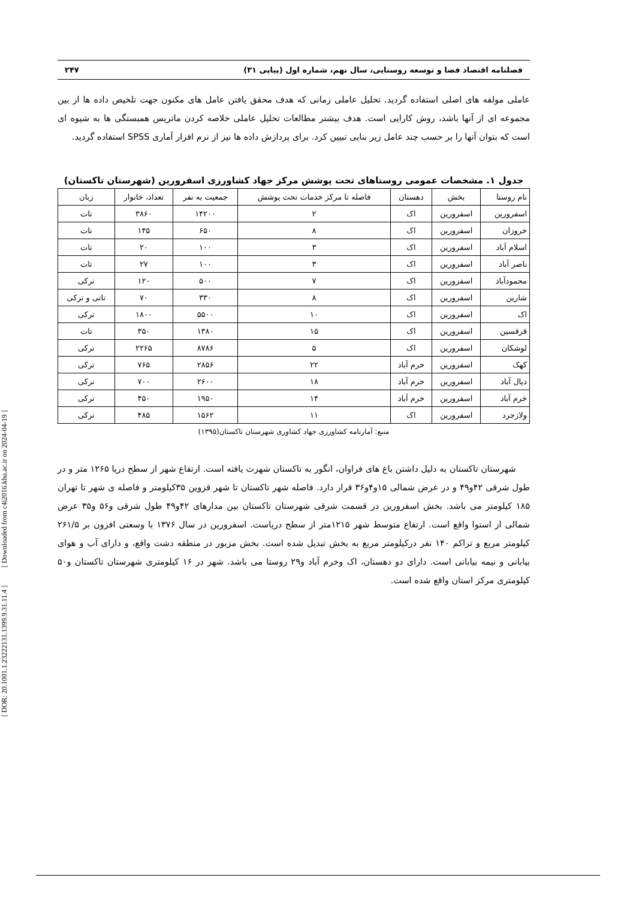[ DOR: 20.1001.1.23222131.1399.9.31.11.4 ] [ Downloaded from c4i2016.khu.ac.ir on 2024-04-19 ]
فصلنامه اقتصاد فضا و توسعه روستایی، سال نهم، شماره اول (پیاپی ۳۱) ۲۴۷
عاملی مولفه های اصلی استفاده گردید. تحلیل عاملی زمانی که هدف محقق یافتن عامل های مکنون جهت تلخیص داده ها از بین مجموعه ای از آنها باشد، روش کارایی است. هدف بیشتر مطالعات تحلیل عاملی خلاصه کردن ماتریس همبستگی ها به شیوه ای است که بتوان آنها را بر حسب چند عامل زیر بنایی تبیین کرد. برای پردازش داده ها نیز از نرم افزار آماری SPSS استفاده گردید.
جدول ۱. مشخصات عمومی روستاهای تحت پوشش مرکز جهاد کشاورزی اسفرورین (شهرستان تاکستان)
| نام روستا | بخش | دهستان | فاصله تا مرکز خدمات تحت پوشش | جمعیت به نفر | تعداد، خانوار | زبان |
| --- | --- | --- | --- | --- | --- | --- |
| اسفرورین | اسفرورین | اک | ۲ | ۱۴۲۰۰ | ۳۸۶۰ | تات |
| خروزان | اسفرورین | اک | ۸ | ۶۵۰ | ۱۴۵ | تات |
| اسلام آباد | اسفرورین | اک | ۳ | ۱۰۰ | ۲۰ | تات |
| ناصر آباد | اسفرورین | اک | ۳ | ۱۰۰ | ۲۷ | تات |
| محمودآباد | اسفرورین | اک | ۷ | ۵۰۰ | ۱۲۰ | ترکی |
| شارین | اسفرورین | اک | ۸ | ۳۳۰ | ۷۰ | تاتی و ترکی |
| اک | اسفرورین | اک | ۱۰ | ۵۵۰۰ | ۱۸۰۰ | ترکی |
| قرقسین | اسفرورین | اک | ۱۵ | ۱۳۸۰ | ۳۵۰ | تات |
| لوشکان | اسفرورین | اک | ۵ | ۸۷۸۶ | ۲۲۶۵ | ترکی |
| کهک | اسفرورین | خرم آباد | ۲۲ | ۲۸۵۶ | ۷۶۵ | ترکی |
| دیال آباد | اسفرورین | خرم آباد | ۱۸ | ۲۶۰۰ | ۷۰۰ | ترکی |
| خرم آباد | اسفرورین | خرم آباد | ۱۴ | ۱۹۵۰ | ۴۵۰ | ترکی |
| ولازجرد | اسفرورین | اک | ۱۱ | ۱۵۶۲ | ۴۸۵ | ترکی |
منبع: آمارنامه کشاورزی جهاد کشاوری شهرستان تاکستان(۱۳۹۵)
شهرستان تاکستان به دلیل داشتن باغ های فراوان، انگور به تاکستان شهرت یافته است. ارتفاع شهر از سطح دریا ۱۲۶۵ متر و در طول شرقی ۴۲و۴۹ و در عرض شمالی ۱۵و۴و۳۶ قرار دارد. فاصله شهر تاکستان تا شهر قزوین ۳۵کیلومتر و فاصله ی شهر تا تهران ۱۸۵ کیلومتر می باشد. بخش اسفرورین در قسمت شرقی شهرستان تاکستان بین مدارهای ۴۲و۴۹ طول شرقی و۵۶ و۳۵ عرض شمالی از استوا واقع است. ارتفاع متوسط شهر ۱۲۱۵متر از سطح دریاست. اسفرورین در سال ۱۳۷۶ با وسعتی افزون بر ۲۶۱/۵ کیلومتر مربع و تراکم ۱۴۰ نفر درکیلومتر مربع به بخش تبدیل شده است. بخش مزبور در منطقه دشت واقع، و دارای آب و هوای بیابانی و نیمه بیابانی است. دارای دو دهستان، اک وخرم آباد و۲۹ روستا می باشد. شهر در ۱۶ کیلومتری شهرستان تاکستان و۵۰ کیلومتری مرکز استان واقع شده است.